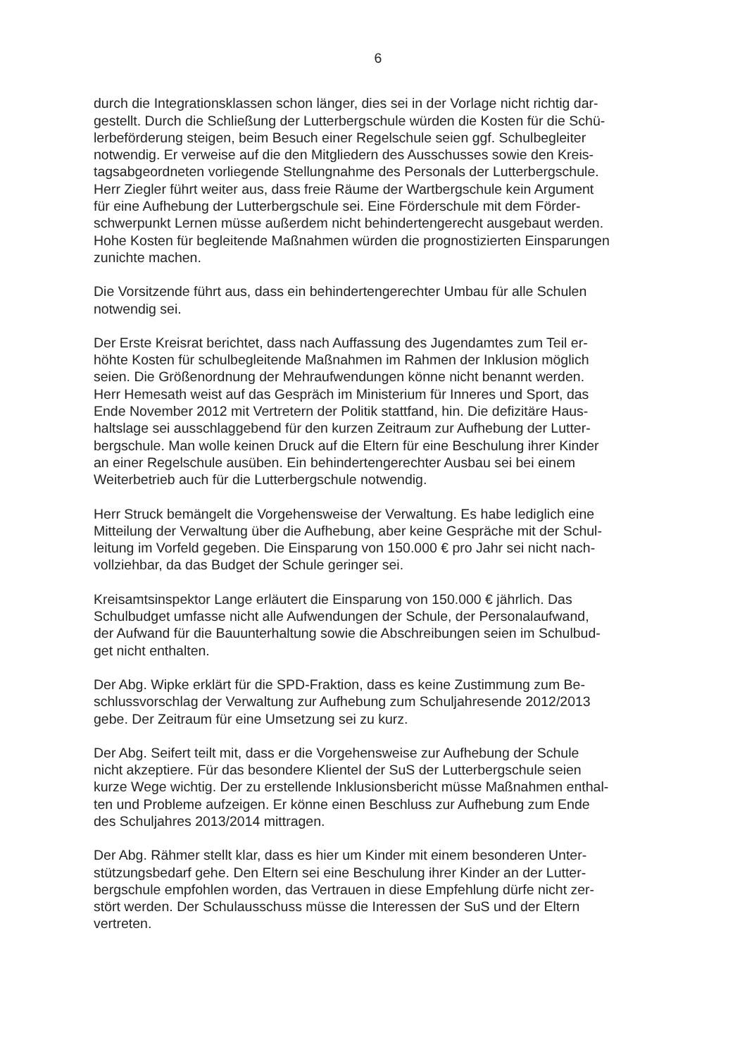6
durch die Integrationsklassen schon länger, dies sei in der Vorlage nicht richtig dar- gestellt. Durch die Schließung der Lutterbergschule würden die Kosten für die Schü- lerbeförderung steigen, beim Besuch einer Regelschule seien ggf. Schulbegleiter notwendig. Er verweise auf die den Mitgliedern des Ausschusses sowie den Kreis- tagsabgeordneten vorliegende Stellungnahme des Personals der Lutterbergschule. Herr Ziegler führt weiter aus, dass freie Räume der Wartbergschule kein Argument für eine Aufhebung der Lutterbergschule sei. Eine Förderschule mit dem Förder- schwerpunkt Lernen müsse außerdem nicht behindertengerecht ausgebaut werden. Hohe Kosten für begleitende Maßnahmen würden die prognostizierten Einsparungen zunichte machen.
Die Vorsitzende führt aus, dass ein behindertengerechter Umbau für alle Schulen notwendig sei.
Der Erste Kreisrat berichtet, dass nach Auffassung des Jugendamtes zum Teil er- höhte Kosten für schulbegleitende Maßnahmen im Rahmen der Inklusion möglich seien. Die Größenordnung der Mehraufwendungen könne nicht benannt werden. Herr Hemesath weist auf das Gespräch im Ministerium für Inneres und Sport, das Ende November 2012 mit Vertretern der Politik stattfand, hin. Die defizitäre Haus- haltslage sei ausschlaggebend für den kurzen Zeitraum zur Aufhebung der Lutter- bergschule. Man wolle keinen Druck auf die Eltern für eine Beschulung ihrer Kinder an einer Regelschule ausüben. Ein behindertengerechter Ausbau sei bei einem Weiterbetrieb auch für die Lutterbergschule notwendig.
Herr Struck bemängelt die Vorgehensweise der Verwaltung. Es habe lediglich eine Mitteilung der Verwaltung über die Aufhebung, aber keine Gespräche mit der Schul- leitung im Vorfeld gegeben. Die Einsparung von 150.000 € pro Jahr sei nicht nach- vollziehbar, da das Budget der Schule geringer sei.
Kreisamtsinspektor Lange erläutert die Einsparung von 150.000 € jährlich. Das Schulbudget umfasse nicht alle Aufwendungen der Schule, der Personalaufwand, der Aufwand für die Bauunterhaltung sowie die Abschreibungen seien im Schulbud- get nicht enthalten.
Der Abg. Wipke erklärt für die SPD-Fraktion, dass es keine Zustimmung zum Be- schlussvorschlag der Verwaltung zur Aufhebung zum Schuljahresende 2012/2013 gebe. Der Zeitraum für eine Umsetzung sei zu kurz.
Der Abg. Seifert teilt mit, dass er die Vorgehensweise zur Aufhebung der Schule nicht akzeptiere. Für das besondere Klientel der SuS der Lutterbergschule seien kurze Wege wichtig. Der zu erstellende Inklusionsbericht müsse Maßnahmen enthal- ten und Probleme aufzeigen. Er könne einen Beschluss zur Aufhebung zum Ende des Schuljahres 2013/2014 mittragen.
Der Abg. Rähmer stellt klar, dass es hier um Kinder mit einem besonderen Unter- stützungsbedarf gehe. Den Eltern sei eine Beschulung ihrer Kinder an der Lutter- bergschule empfohlen worden, das Vertrauen in diese Empfehlung dürfe nicht zer- stört werden. Der Schulausschuss müsse die Interessen der SuS und der Eltern vertreten.